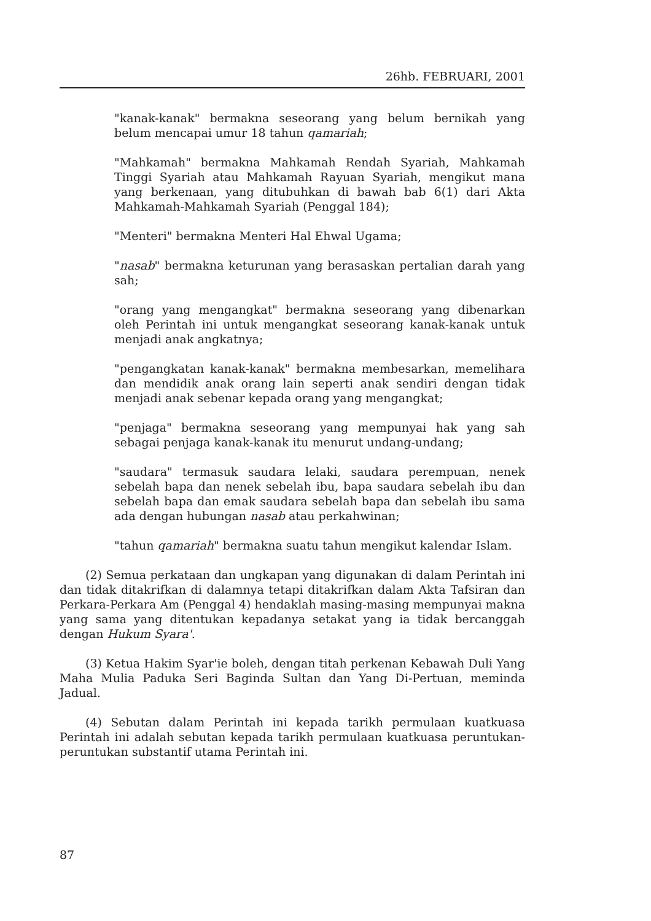26hb. FEBRUARI, 2001
"kanak-kanak" bermakna seseorang yang belum bernikah yang belum mencapai umur 18 tahun qamariah;
"Mahkamah" bermakna Mahkamah Rendah Syariah, Mahkamah Tinggi Syariah atau Mahkamah Rayuan Syariah, mengikut mana yang berkenaan, yang ditubuhkan di bawah bab 6(1) dari Akta Mahkamah-Mahkamah Syariah (Penggal 184);
"Menteri" bermakna Menteri Hal Ehwal Ugama;
"nasab" bermakna keturunan yang berasaskan pertalian darah yang sah;
"orang yang mengangkat" bermakna seseorang yang dibenarkan oleh Perintah ini untuk mengangkat seseorang kanak-kanak untuk menjadi anak angkatnya;
"pengangkatan kanak-kanak" bermakna membesarkan, memelihara dan mendidik anak orang lain seperti anak sendiri dengan tidak menjadi anak sebenar kepada orang yang mengangkat;
"penjaga" bermakna seseorang yang mempunyai hak yang sah sebagai penjaga kanak-kanak itu menurut undang-undang;
"saudara" termasuk saudara lelaki, saudara perempuan, nenek sebelah bapa dan nenek sebelah ibu, bapa saudara sebelah ibu dan sebelah bapa dan emak saudara sebelah bapa dan sebelah ibu sama ada dengan hubungan nasab atau perkahwinan;
"tahun qamariah" bermakna suatu tahun mengikut kalendar Islam.
(2) Semua perkataan dan ungkapan yang digunakan di dalam Perintah ini dan tidak ditakrifkan di dalamnya tetapi ditakrifkan dalam Akta Tafsiran dan Perkara-Perkara Am (Penggal 4) hendaklah masing-masing mempunyai makna yang sama yang ditentukan kepadanya setakat yang ia tidak bercanggah dengan Hukum Syara'.
(3) Ketua Hakim Syar'ie boleh, dengan titah perkenan Kebawah Duli Yang Maha Mulia Paduka Seri Baginda Sultan dan Yang Di-Pertuan, meminda Jadual.
(4) Sebutan dalam Perintah ini kepada tarikh permulaan kuatkuasa Perintah ini adalah sebutan kepada tarikh permulaan kuatkuasa peruntukan-peruntukan substantif utama Perintah ini.
87